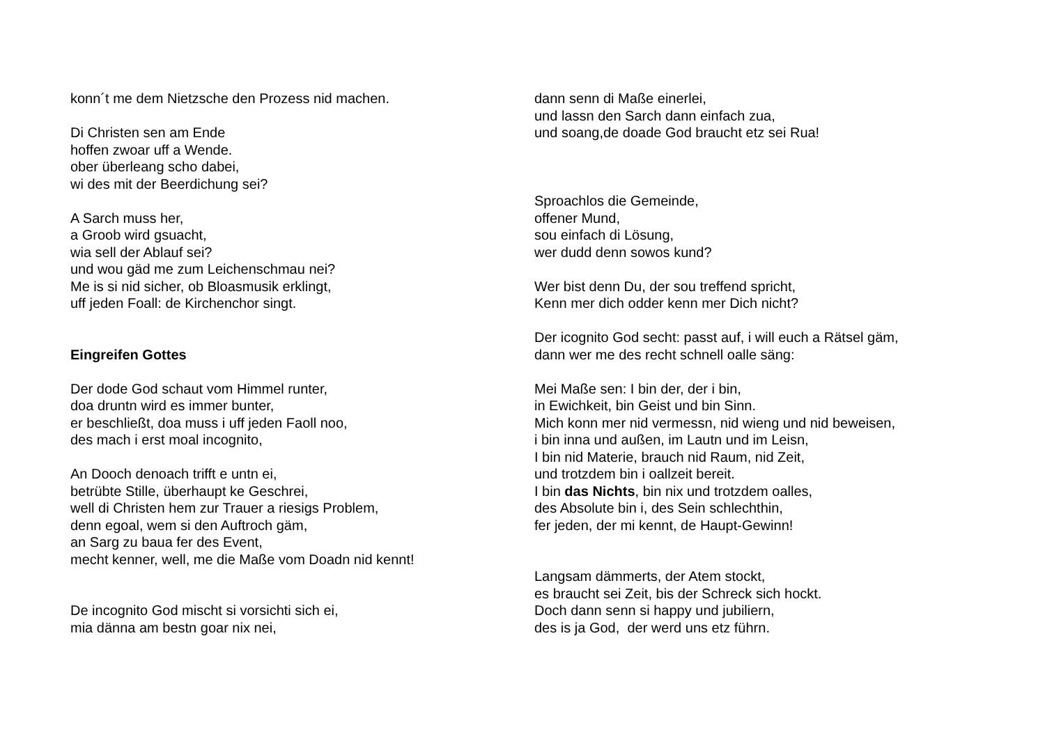konn´t me dem Nietzsche den Prozess nid machen.
Di Christen sen am Ende
hoffen zwoar uff a Wende.
ober überleang scho dabei,
wi des mit der Beerdichung sei?
A Sarch muss her,
a Groob wird gsuacht,
wia sell der Ablauf sei?
und wou gäd me zum Leichenschmau nei?
Me is si nid sicher, ob Bloasmusik erklingt,
uff jeden Foall: de Kirchenchor singt.
Eingreifen Gottes
Der dode God schaut vom Himmel runter,
doa druntn wird es immer bunter,
er beschließt, doa muss i uff jeden Faoll noo,
des mach i erst moal incognito,
An Dooch denoach trifft e untn ei,
betrübte Stille, überhaupt ke Geschrei,
well di Christen hem zur Trauer a riesigs Problem,
denn egoal, wem si den Auftroch gäm,
an Sarg zu baua fer des Event,
mecht kenner, well, me die Maße vom Doadn nid kennt!
De incognito God mischt si vorsichti sich ei,
mia dänna am bestn goar nix nei,
dann senn di Maße einerlei,
und lassn den Sarch dann einfach zua,
und soang,de doade God braucht etz sei Rua!
Sproachlos die Gemeinde,
offener Mund,
sou einfach di Lösung,
wer dudd denn sowos kund?
Wer bist denn Du, der sou treffend spricht,
Kenn mer dich odder kenn mer Dich nicht?
Der icognito God secht: passt auf, i will euch a Rätsel gäm,
dann wer me des recht schnell oalle säng:
Mei Maße sen: I bin der, der i bin,
in Ewichkeit, bin Geist und bin Sinn.
Mich konn mer nid vermessn, nid wieng und nid beweisen,
i bin inna und außen, im Lautn und im Leisn,
I bin nid Materie, brauch nid Raum, nid Zeit,
und trotzdem bin i oallzeit bereit.
I bin das Nichts, bin nix und trotzdem oalles,
des Absolute bin i, des Sein schlechthin,
fer jeden, der mi kennt, de Haupt-Gewinn!
Langsam dämmerts, der Atem stockt,
es braucht sei Zeit, bis der Schreck sich hockt.
Doch dann senn si happy und jubiliern,
des is ja God, der werd uns etz führn.